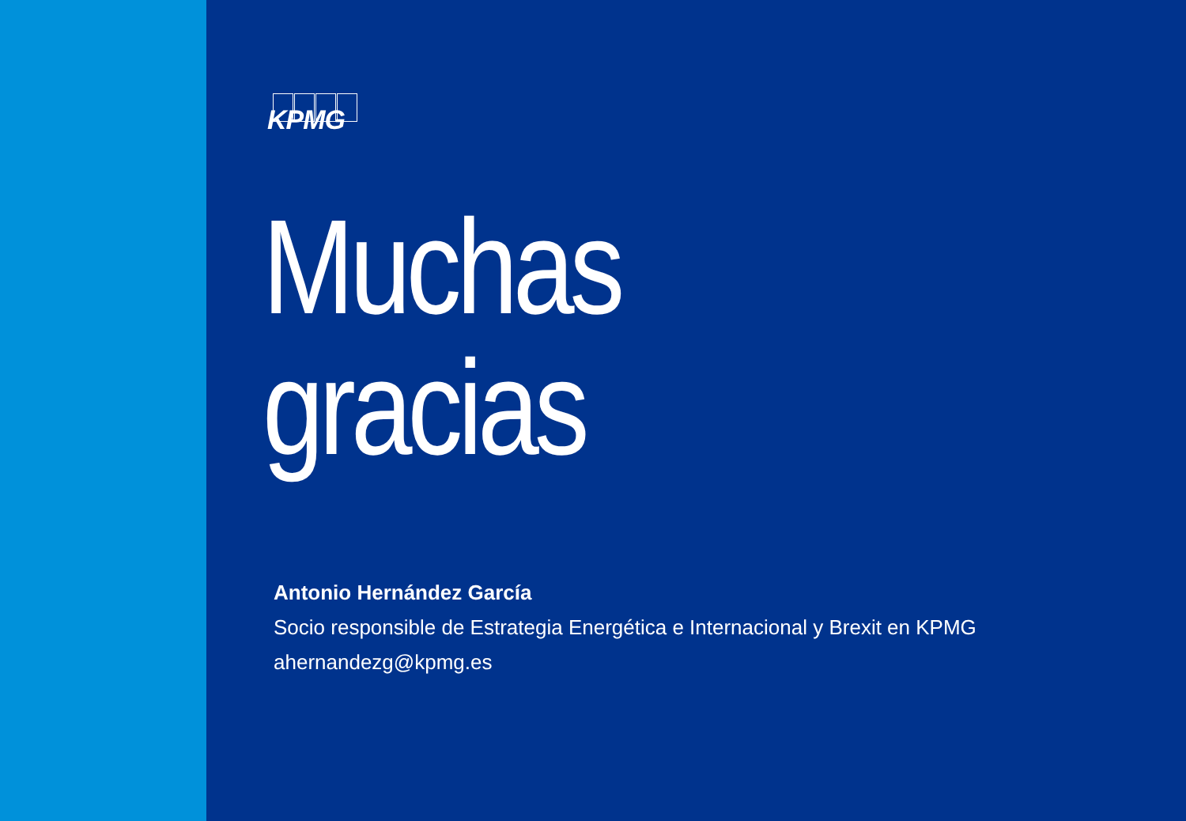KPMG
Muchas
gracias
Antonio Hernández García
Socio responsible de Estrategia Energética e Internacional y Brexit en KPMG
ahernandezg@kpmg.es